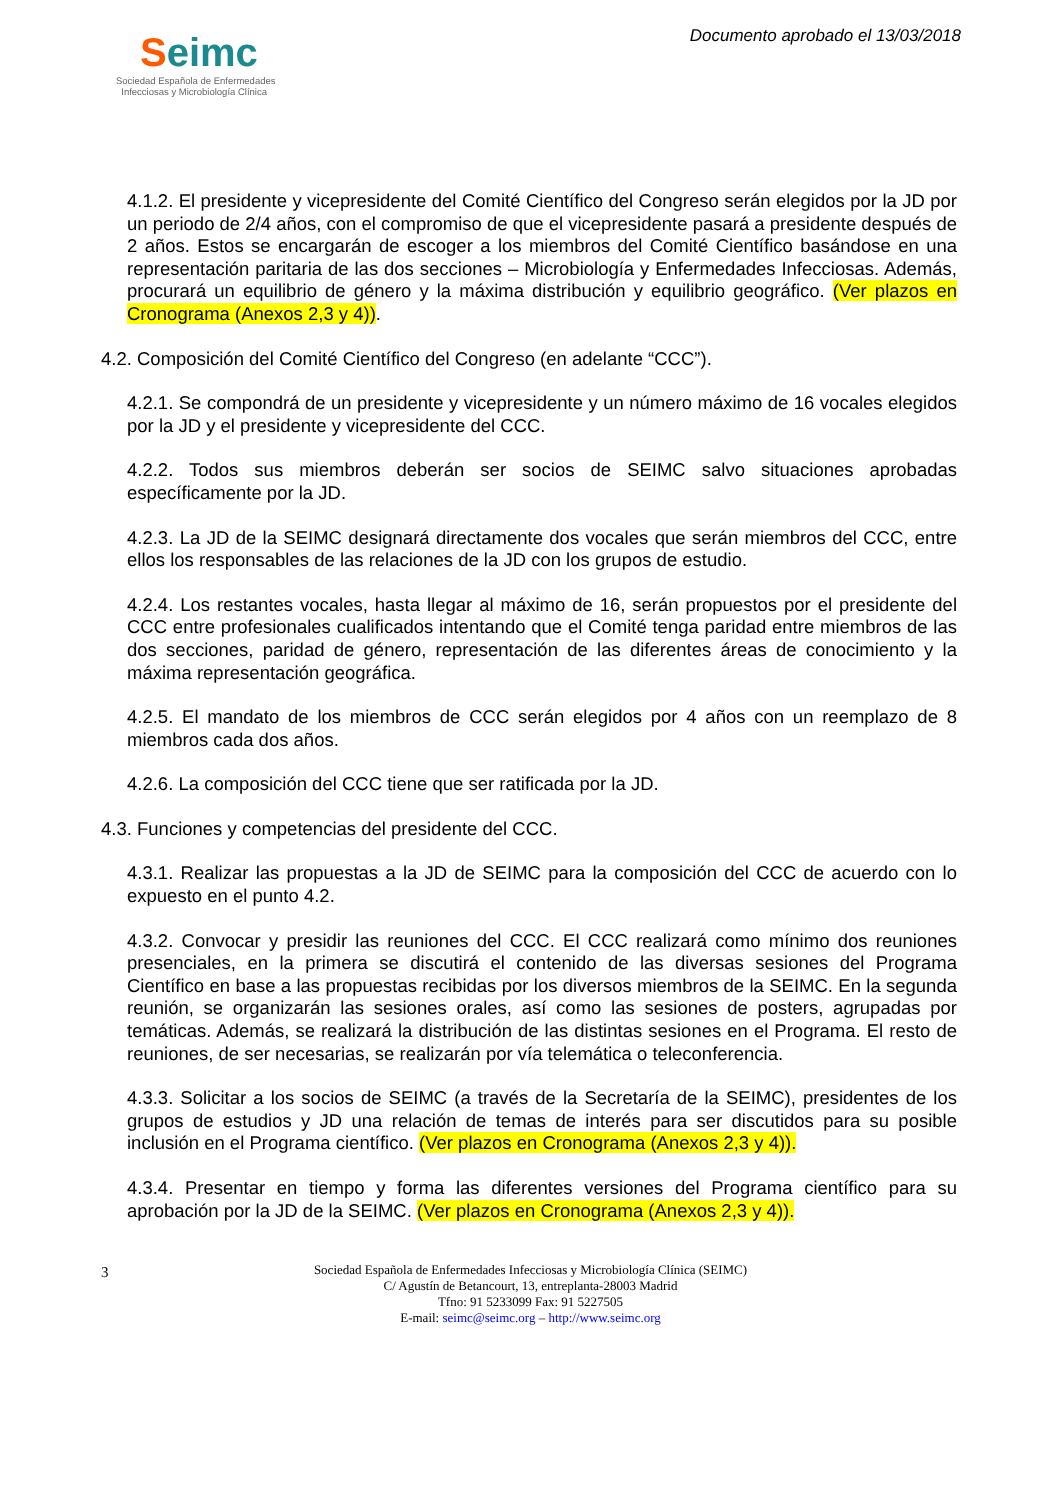Seimc
Sociedad Española de Enfermedades
Infecciosas y Microbiología Clínica
Documento aprobado el 13/03/2018
4.1.2. El presidente y vicepresidente del Comité Científico del Congreso serán elegidos por la JD por un periodo de 2/4 años, con el compromiso de que el vicepresidente pasará a presidente después de 2 años. Estos se encargarán de escoger a los miembros del Comité Científico basándose en una representación paritaria de las dos secciones – Microbiología y Enfermedades Infecciosas. Además, procurará un equilibrio de género y la máxima distribución y equilibrio geográfico. (Ver plazos en Cronograma (Anexos 2,3 y 4)).
4.2. Composición del Comité Científico del Congreso (en adelante “CCC”).
4.2.1. Se compondrá de un presidente y vicepresidente y un número máximo de 16 vocales elegidos por la JD y el presidente y vicepresidente del CCC.
4.2.2. Todos sus miembros deberán ser socios de SEIMC salvo situaciones aprobadas específicamente por la JD.
4.2.3. La JD de la SEIMC designará directamente dos vocales que serán miembros del CCC, entre ellos los responsables de las relaciones de la JD con los grupos de estudio.
4.2.4. Los restantes vocales, hasta llegar al máximo de 16, serán propuestos por el presidente del CCC entre profesionales cualificados intentando que el Comité tenga paridad entre miembros de las dos secciones, paridad de género, representación de las diferentes áreas de conocimiento y la máxima representación geográfica.
4.2.5. El mandato de los miembros de CCC serán elegidos por 4 años con un reemplazo de 8 miembros cada dos años.
4.2.6. La composición del CCC tiene que ser ratificada por la JD.
4.3. Funciones y competencias del presidente del CCC.
4.3.1. Realizar las propuestas a la JD de SEIMC para la composición del CCC de acuerdo con lo expuesto en el punto 4.2.
4.3.2. Convocar y presidir las reuniones del CCC. El CCC realizará como mínimo dos reuniones presenciales, en la primera se discutirá el contenido de las diversas sesiones del Programa Científico en base a las propuestas recibidas por los diversos miembros de la SEIMC. En la segunda reunión, se organizarán las sesiones orales, así como las sesiones de posters, agrupadas por temáticas. Además, se realizará la distribución de las distintas sesiones en el Programa. El resto de reuniones, de ser necesarias, se realizarán por vía telemática o teleconferencia.
4.3.3. Solicitar a los socios de SEIMC (a través de la Secretaría de la SEIMC), presidentes de los grupos de estudios y JD una relación de temas de interés para ser discutidos para su posible inclusión en el Programa científico. (Ver plazos en Cronograma (Anexos 2,3 y 4)).
4.3.4. Presentar en tiempo y forma las diferentes versiones del Programa científico para su aprobación por la JD de la SEIMC. (Ver plazos en Cronograma (Anexos 2,3 y 4)).
3 Sociedad Española de Enfermedades Infecciosas y Microbiología Clínica (SEIMC)
C/ Agustín de Betancourt, 13, entreplanta-28003 Madrid
Tfno: 91 5233099 Fax: 91 5227505
E-mail: seimc@seimc.org – http://www.seimc.org